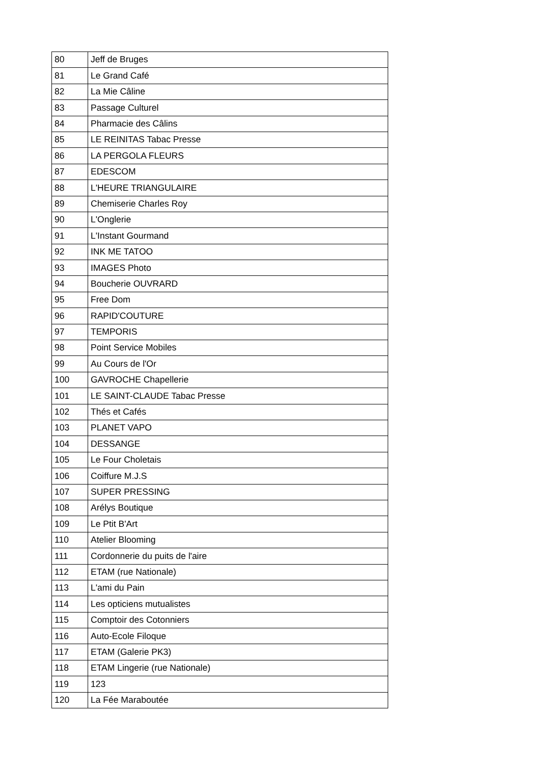| 80 | Jeff de Bruges |
| 81 | Le Grand Café |
| 82 | La Mie Câline |
| 83 | Passage Culturel |
| 84 | Pharmacie des Câlins |
| 85 | LE REINITAS Tabac Presse |
| 86 | LA PERGOLA FLEURS |
| 87 | EDESCOM |
| 88 | L'HEURE TRIANGULAIRE |
| 89 | Chemiserie Charles Roy |
| 90 | L'Onglerie |
| 91 | L'Instant Gourmand |
| 92 | INK ME TATOO |
| 93 | IMAGES Photo |
| 94 | Boucherie OUVRARD |
| 95 | Free Dom |
| 96 | RAPID'COUTURE |
| 97 | TEMPORIS |
| 98 | Point Service Mobiles |
| 99 | Au Cours de l'Or |
| 100 | GAVROCHE Chapellerie |
| 101 | LE SAINT-CLAUDE Tabac Presse |
| 102 | Thés et Cafés |
| 103 | PLANET VAPO |
| 104 | DESSANGE |
| 105 | Le Four Choletais |
| 106 | Coiffure M.J.S |
| 107 | SUPER PRESSING |
| 108 | Arélys Boutique |
| 109 | Le Ptit B'Art |
| 110 | Atelier Blooming |
| 111 | Cordonnerie du puits de l'aire |
| 112 | ETAM (rue Nationale) |
| 113 | L'ami du Pain |
| 114 | Les opticiens mutualistes |
| 115 | Comptoir des Cotonniers |
| 116 | Auto-Ecole Filoque |
| 117 | ETAM (Galerie PK3) |
| 118 | ETAM Lingerie (rue Nationale) |
| 119 | 123 |
| 120 | La Fée Maraboutée |